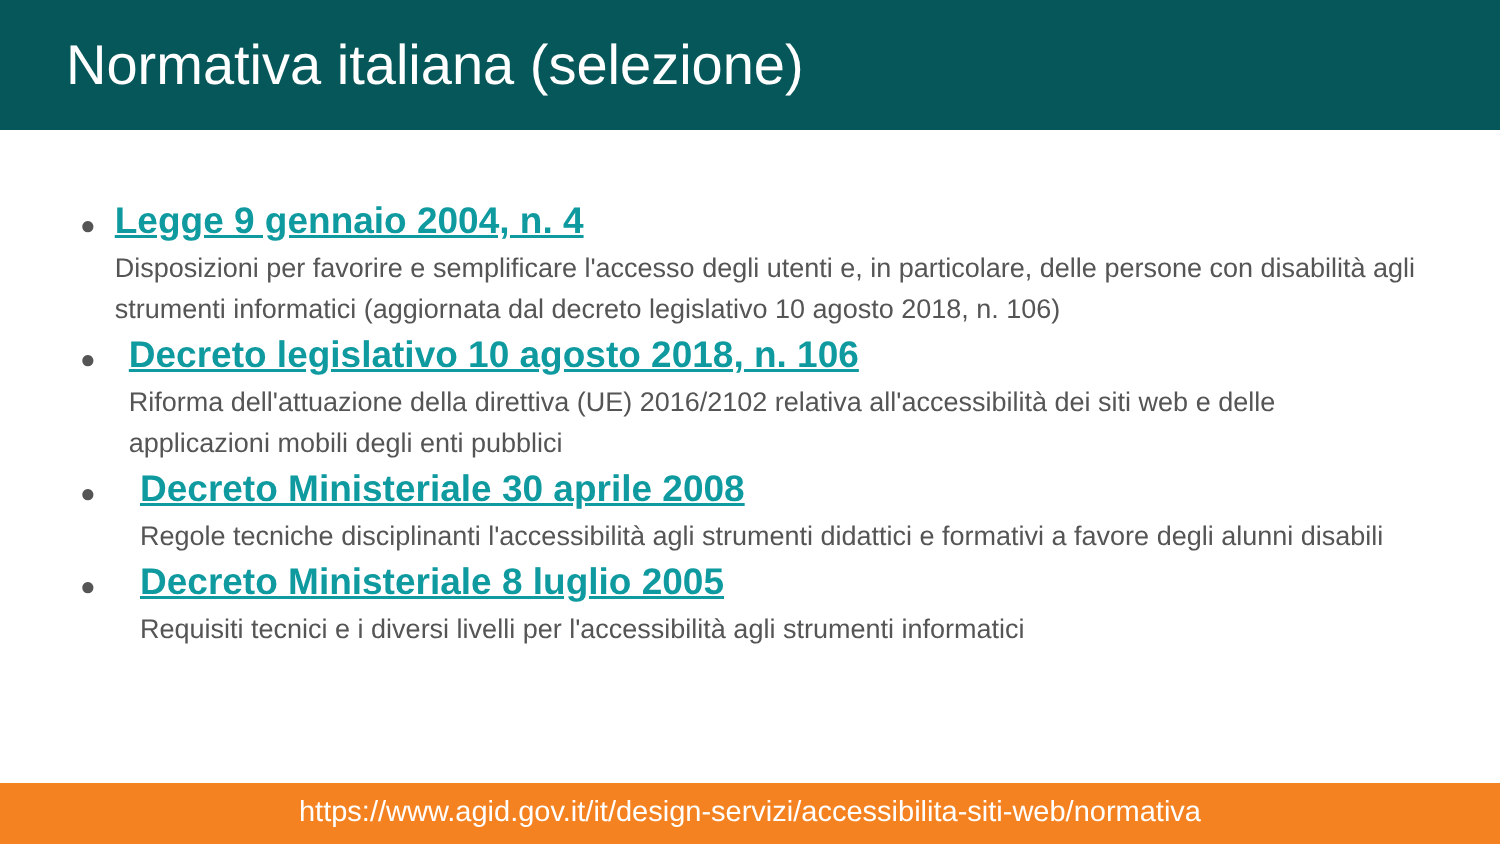Normativa italiana (selezione)
●
Legge 9 gennaio 2004, n. 4
Disposizioni per favorire e semplificare l'accesso degli utenti e, in particolare, delle persone con disabilità agli strumenti informatici (aggiornata dal decreto legislativo 10 agosto 2018, n. 106)
●
Decreto legislativo 10 agosto 2018, n. 106
Riforma dell'attuazione della direttiva (UE) 2016/2102 relativa all'accessibilità dei siti web e delle applicazioni mobili degli enti pubblici
●
Decreto Ministeriale 30 aprile 2008
Regole tecniche disciplinanti l'accessibilità agli strumenti didattici e formativi a favore degli alunni disabili
●
Decreto Ministeriale 8 luglio 2005
Requisiti tecnici e i diversi livelli per l'accessibilità agli strumenti informatici
https://www.agid.gov.it/it/design-servizi/accessibilita-siti-web/normativa